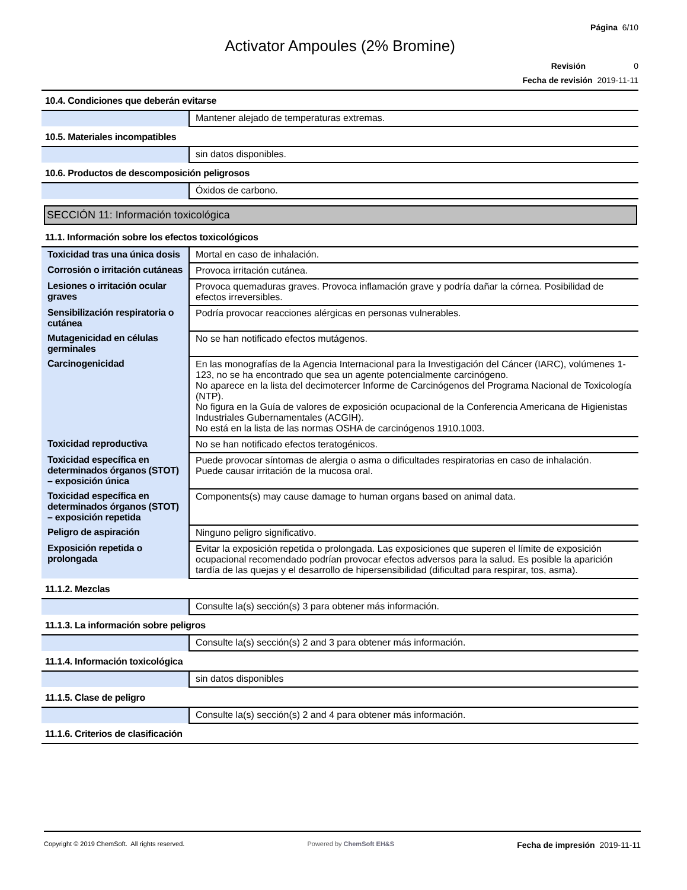Página 6/10
Activator Ampoules (2% Bromine)
Revisión 0
Fecha de revisión 2019-11-11
| 10.4. Condiciones que deberán evitarse | |
| | Mantener alejado de temperaturas extremas. |
| 10.5. Materiales incompatibles | |
| | sin datos disponibles. |
| 10.6. Productos de descomposición peligrosos | |
| | Óxidos de carbono. |
SECCIÓN 11: Información toxicológica
| 11.1. Información sobre los efectos toxicológicos | |
| Toxicidad tras una única dosis | Mortal en caso de inhalación. |
| Corrosión o irritación cutáneas | Provoca irritación cutánea. |
| Lesiones o irritación ocular graves | Provoca quemaduras graves. Provoca inflamación grave y podría dañar la córnea. Posibilidad de efectos irreversibles. |
| Sensibilización respiratoria o cutánea | Podría provocar reacciones alérgicas en personas vulnerables. |
| Mutagenicidad en células germinales | No se han notificado efectos mutágenos. |
| Carcinogenicidad | En las monografías de la Agencia Internacional para la Investigación del Cáncer (IARC), volúmenes 1-123, no se ha encontrado que sea un agente potencialmente carcinógeno. No aparece en la lista del decimotercer Informe de Carcinógenos del Programa Nacional de Toxicología (NTP). No figura en la Guía de valores de exposición ocupacional de la Conferencia Americana de Higienistas Industriales Gubernamentales (ACGIH). No está en la lista de las normas OSHA de carcinógenos 1910.1003. |
| Toxicidad reproductiva | No se han notificado efectos teratogénicos. |
| Toxicidad específica en determinados órganos (STOT) – exposición única | Puede provocar síntomas de alergia o asma o dificultades respiratorias en caso de inhalación. Puede causar irritación de la mucosa oral. |
| Toxicidad específica en determinados órganos (STOT) – exposición repetida | Components(s) may cause damage to human organs based on animal data. |
| Peligro de aspiración | Ninguno peligro significativo. |
| Exposición repetida o prolongada | Evitar la exposición repetida o prolongada. Las exposiciones que superen el límite de exposición ocupacional recomendado podrían provocar efectos adversos para la salud. Es posible la aparición tardía de las quejas y el desarrollo de hipersensibilidad (dificultad para respirar, tos, asma). |
| 11.1.2. Mezclas | |
| | Consulte la(s) sección(s) 3 para obtener más información. |
| 11.1.3. La información sobre peligros | |
| | Consulte la(s) sección(s) 2 and 3 para obtener más información. |
| 11.1.4. Información toxicológica | |
| | sin datos disponibles |
| 11.1.5. Clase de peligro | |
| | Consulte la(s) sección(s) 2 and 4 para obtener más información. |
| 11.1.6. Criterios de clasificación | |
Copyright © 2019 ChemSoft. All rights reserved.
Powered by ChemSoft EH&S
Fecha de impresión 2019-11-11